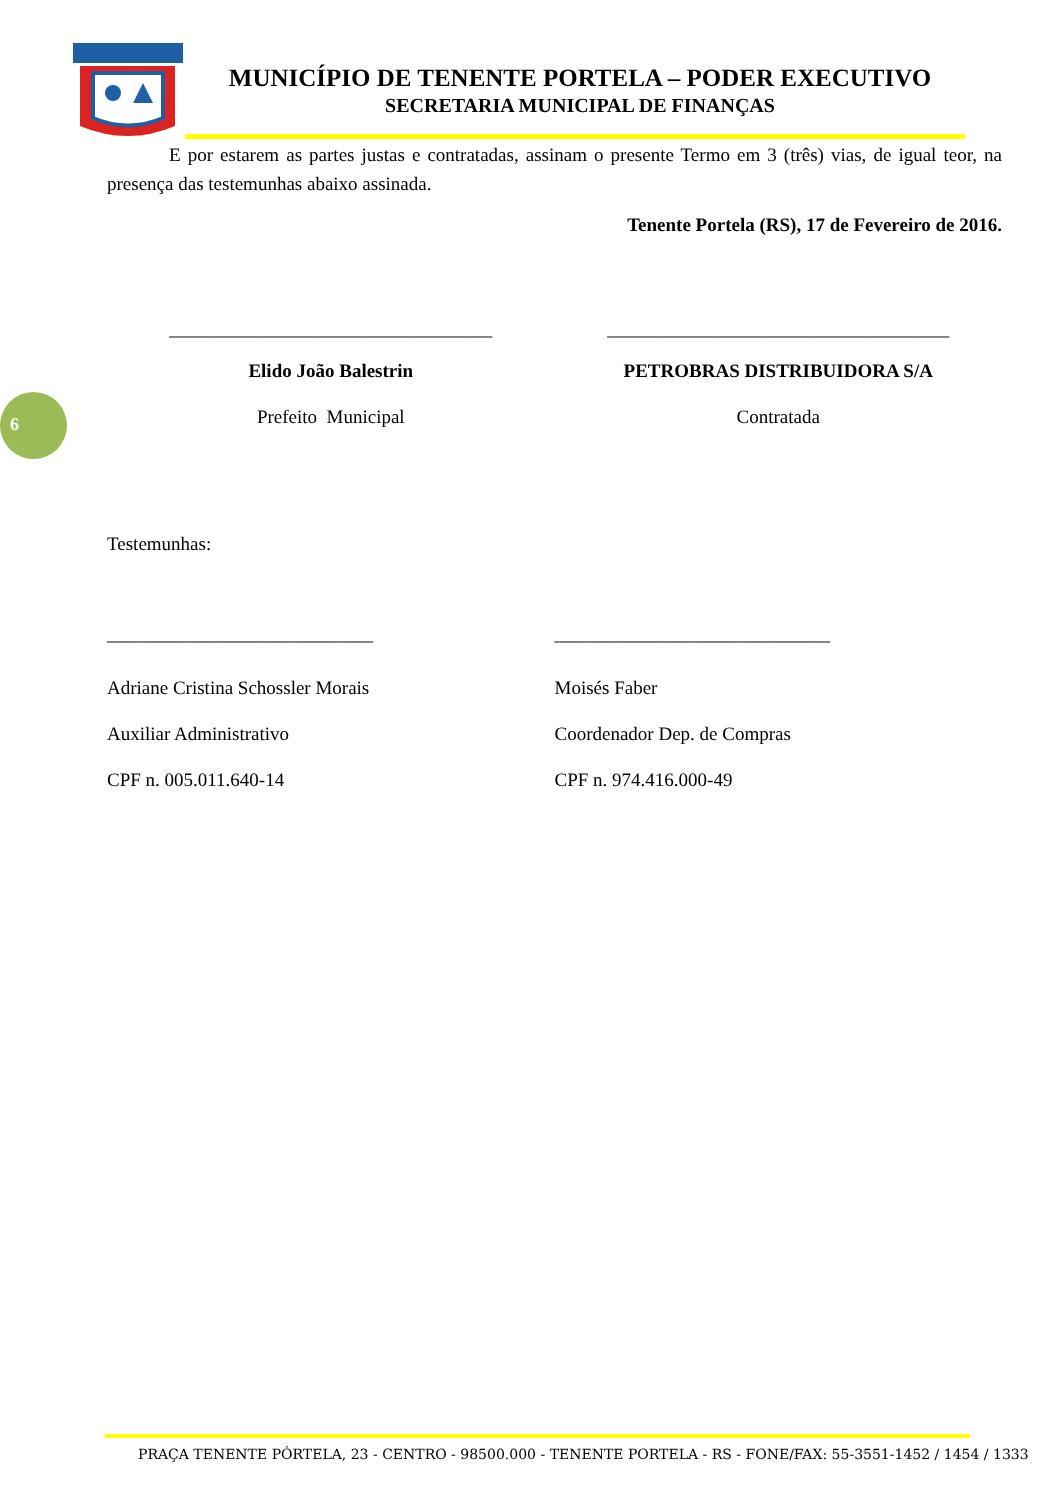MUNICÍPIO DE TENENTE PORTELA – PODER EXECUTIVO
SECRETARIA MUNICIPAL DE FINANÇAS
6
E por estarem as partes justas e contratadas, assinam o presente Termo em 3 (três) vias, de igual teor, na presença das testemunhas abaixo assinada.
Tenente Portela (RS), 17 de Fevereiro de 2016.
__________________________________
____________________________________
Elido João Balestrin PETROBRAS DISTRIBUIDORA S/A
Prefeito Municipal Contratada
Testemunhas:
____________________________ _____________________________
Adriane Cristina Schossler Morais
Auxiliar Administrativo
CPF n. 005.011.640-14
Moisés Faber
Coordenador Dep. de Compras
CPF n. 974.416.000-49
PRAÇA TENENTE PÓRTELA, 23 - CENTRO - 98500.000 - TENENTE PORTELA - RS - FONE/FAX: 55-3551-1452 / 1454 / 1333